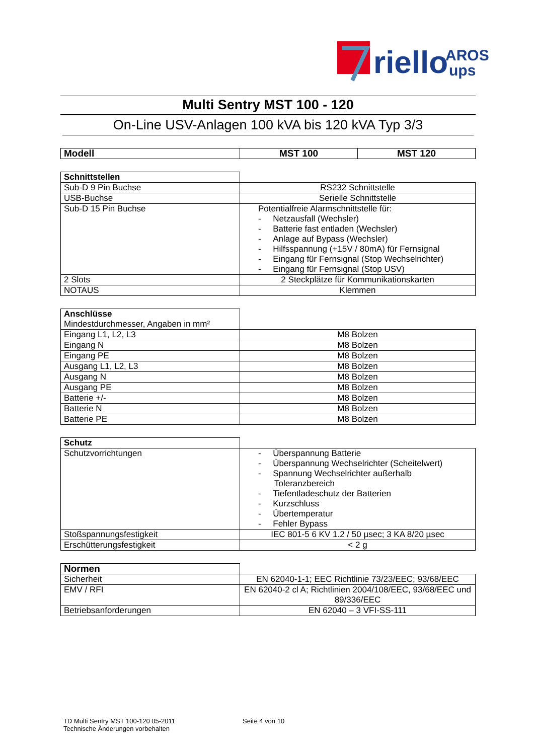riello
AROS
ups
Multi Sentry MST 100 - 120
On-Line USV-Anlagen 100 kVA bis 120 kVA Typ 3/3
| Modell | MST 100 | MST 120 |
| --- | --- | --- |
| Schnittstellen | |
| Sub-D 9 Pin Buchse | RS232 Schnittstelle |
| USB-Buchse | Serielle Schnittstelle |
| Sub-D 15 Pin Buchse | Potentialfreie Alarmschnittstelle für: - Netzausfall (Wechsler) - Batterie fast entladen (Wechsler) - Anlage auf Bypass (Wechsler) - Hilfsspannung (+15V / 80mA) für Fernsignal - Eingang für Fernsignal (Stop Wechselrichter) - Eingang für Fernsignal (Stop USV) |
| 2 Slots | 2 Steckplätze für Kommunikationskarten |
| NOTAUS | Klemmen |
| Anschlüsse Mindestdurchmesser, Angaben in mm² | |
| Eingang L1, L2, L3 | M8 Bolzen |
| Eingang N | M8 Bolzen |
| Eingang PE | M8 Bolzen |
| Ausgang L1, L2, L3 | M8 Bolzen |
| Ausgang N | M8 Bolzen |
| Ausgang PE | M8 Bolzen |
| Batterie +/- | M8 Bolzen |
| Batterie N | M8 Bolzen |
| Batterie PE | M8 Bolzen |
| Schutz | |
| Schutzvorrichtungen | - Überspannung Batterie - Überspannung Wechselrichter (Scheitelwert) - Spannung Wechselrichter außerhalb Toleranzbereich - Tiefentladeschutz der Batterien - Kurzschluss - Übertemperatur - Fehler Bypass |
| Stoßspannungsfestigkeit | IEC 801-5 6 KV 1.2 / 50 µsec; 3 KA 8/20 µsec |
| Erschütterungsfestigkeit | < 2 g |
| Normen | |
| Sicherheit | EN 62040-1-1; EEC Richtlinie 73/23/EEC; 93/68/EEC |
| EMV / RFI | EN 62040-2 cl A; Richtlinien 2004/108/EEC, 93/68/EEC und 89/336/EEC |
| Betriebsanforderungen | EN 62040 – 3 VFI-SS-111 |
TD Multi Sentry MST 100-120 05-2011
Technische Änderungen vorbehalten
Seite 4 von 10